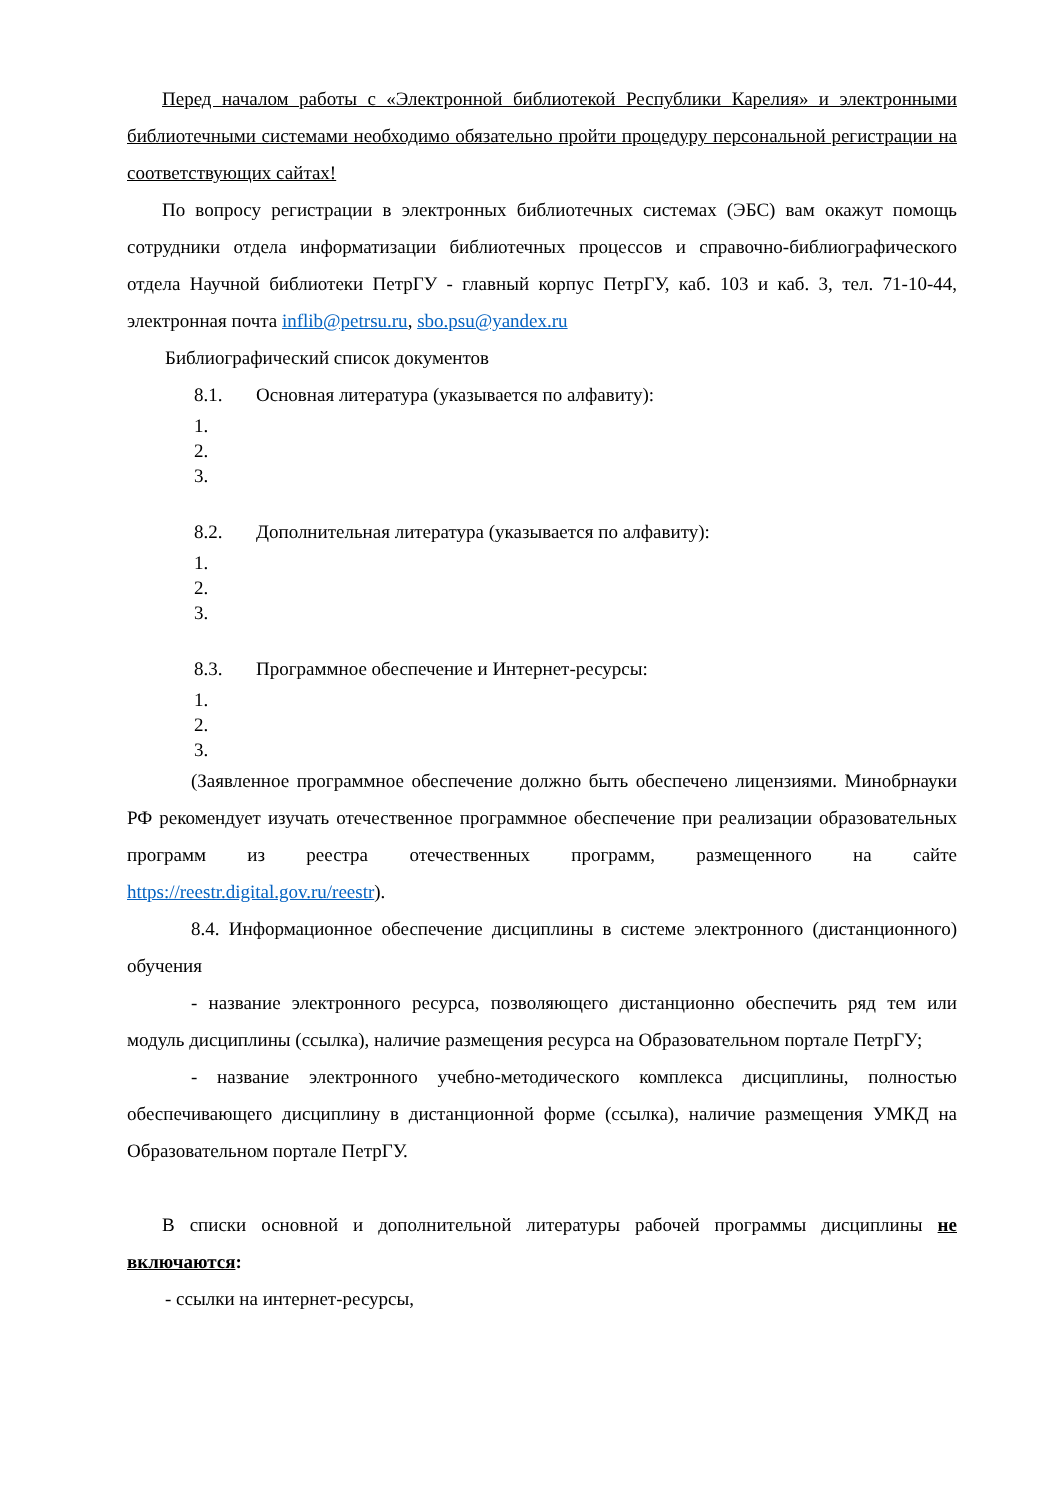Перед началом работы с «Электронной библиотекой Республики Карелия» и электронными библиотечными системами необходимо обязательно пройти процедуру персональной регистрации на соответствующих сайтах!
По вопросу регистрации в электронных библиотечных системах (ЭБС) вам окажут помощь сотрудники отдела информатизации библиотечных процессов и справочно-библиографического отдела Научной библиотеки ПетрГУ - главный корпус ПетрГУ, каб. 103 и каб. 3, тел. 71-10-44, электронная почта inflib@petrsu.ru, sbo.psu@yandex.ru
Библиографический список документов
8.1. Основная литература (указывается по алфавиту):
1.
2.
3.
8.2. Дополнительная литература (указывается по алфавиту):
1.
2.
3.
8.3. Программное обеспечение и Интернет-ресурсы:
1.
2.
3.
(Заявленное программное обеспечение должно быть обеспечено лицензиями. Минобрнауки РФ рекомендует изучать отечественное программное обеспечение при реализации образовательных программ из реестра отечественных программ, размещенного на сайте https://reestr.digital.gov.ru/reestr).
8.4. Информационное обеспечение дисциплины в системе электронного (дистанционного) обучения
- название электронного ресурса, позволяющего дистанционно обеспечить ряд тем или модуль дисциплины (ссылка), наличие размещения ресурса на Образовательном портале ПетрГУ;
- название электронного учебно-методического комплекса дисциплины, полностью обеспечивающего дисциплину в дистанционной форме (ссылка), наличие размещения УМКД на Образовательном портале ПетрГУ.
В списки основной и дополнительной литературы рабочей программы дисциплины не включаются:
- ссылки на интернет-ресурсы,